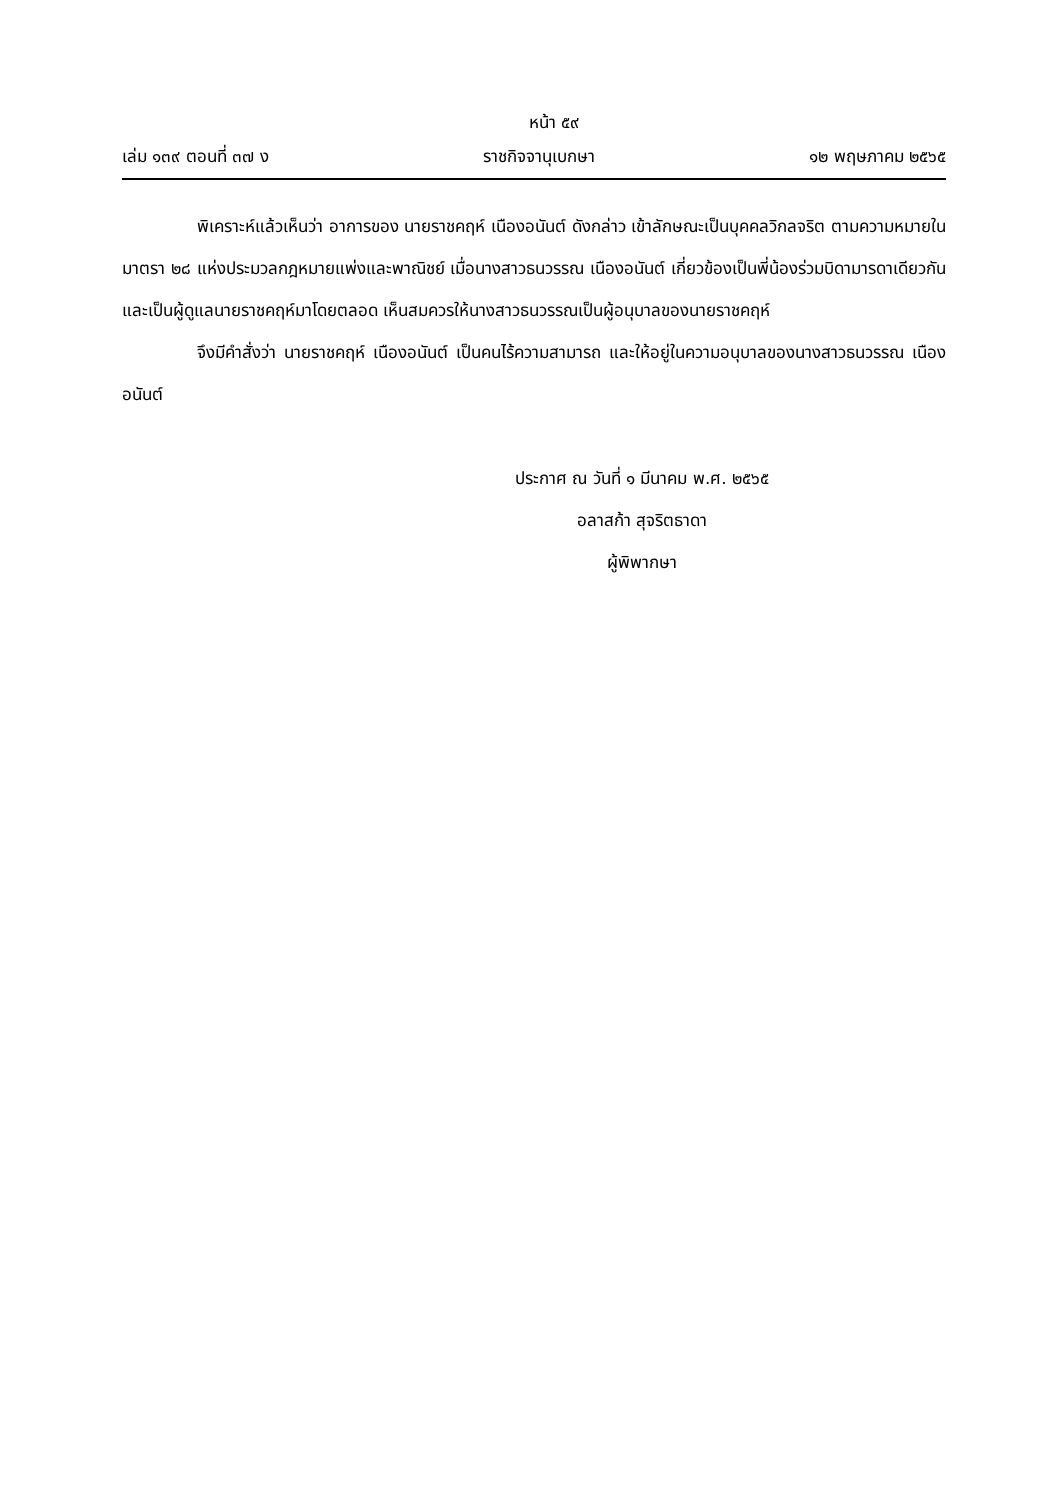หน้า ๕๙
เล่ม ๑๓๙ ตอนที่ ๓๗ ง ราชกิจจานุเบกษา ๑๒ พฤษภาคม ๒๕๖๕
พิเคราะห์แล้วเห็นว่า อาการของ นายราชคฤห์ เนืองอนันต์ ดังกล่าว เข้าลักษณะเป็นบุคคลวิกลจริต ตามความหมายในมาตรา ๒๘ แห่งประมวลกฎหมายแพ่งและพาณิชย์ เมื่อนางสาวธนวรรณ เนืองอนันต์ เกี่ยวข้องเป็นพี่น้องร่วมบิดามารดาเดียวกัน และเป็นผู้ดูแลนายราชคฤห์มาโดยตลอด เห็นสมควรให้นางสาวธนวรรณเป็นผู้อนุบาลของนายราชคฤห์
จึงมีคำสั่งว่า นายราชคฤห์ เนืองอนันต์ เป็นคนไร้ความสามารถ และให้อยู่ในความอนุบาลของนางสาวธนวรรณ เนืองอนันต์
ประกาศ ณ วันที่ ๑ มีนาคม พ.ศ. ๒๕๖๕
อลาสก้า สุจริตธาดา
ผู้พิพากษา